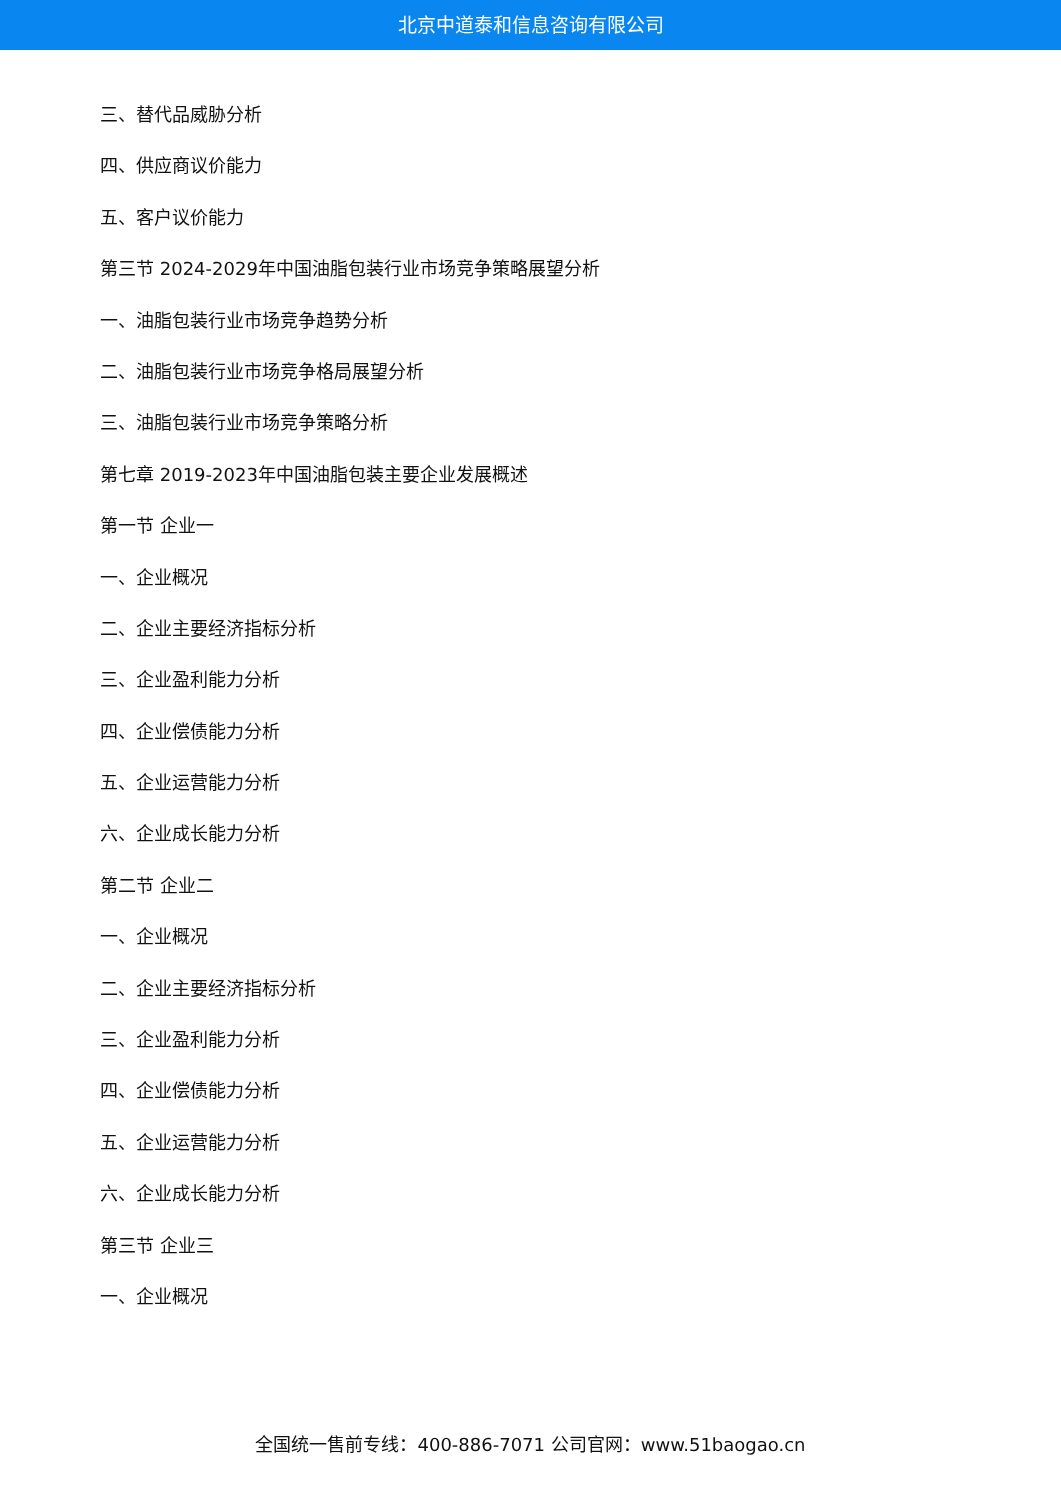北京中道泰和信息咨询有限公司
三、替代品威胁分析
四、供应商议价能力
五、客户议价能力
第三节 2024-2029年中国油脂包装行业市场竞争策略展望分析
一、油脂包装行业市场竞争趋势分析
二、油脂包装行业市场竞争格局展望分析
三、油脂包装行业市场竞争策略分析
第七章 2019-2023年中国油脂包装主要企业发展概述
第一节 企业一
一、企业概况
二、企业主要经济指标分析
三、企业盈利能力分析
四、企业偿债能力分析
五、企业运营能力分析
六、企业成长能力分析
第二节 企业二
一、企业概况
二、企业主要经济指标分析
三、企业盈利能力分析
四、企业偿债能力分析
五、企业运营能力分析
六、企业成长能力分析
第三节 企业三
一、企业概况
全国统一售前专线：400-886-7071 公司官网：www.51baogao.cn